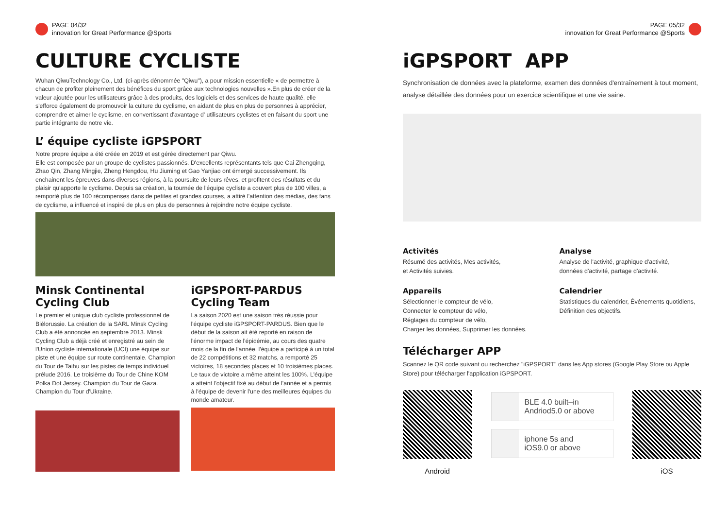PAGE 04/32
innovation for Great Performance @Sports
CULTURE CYCLISTE
Wuhan QiwuTechnology Co., Ltd. (ci-après dénommée "Qiwu"), a pour mission essentielle « de permettre à chacun de profiter pleinement des bénéfices du sport grâce aux technologies nouvelles ».En plus de créer de la valeur ajoutée pour les utilisateurs grâce à des produits, des logiciels et des services de haute qualité, elle s'efforce également de promouvoir la culture du cyclisme, en aidant de plus en plus de personnes à apprécier, comprendre et aimer le cyclisme, en convertissant d'avantage d' utilisateurs cyclistes et en faisant du sport une partie intégrante de notre vie.
L’ équipe cycliste iGPSPORT
Notre propre équipe a été créée en 2019 et est gérée directement par Qiwu.
Elle est composée par un groupe de cyclistes passionnés. D'excellents représentants tels que Cai Zhengqing, Zhao Qin, Zhang Mingjie, Zheng Hengdou, Hu Jiuming et Gao Yanjiao ont émergé successivement. Ils enchainent les épreuves dans diverses régions, à la poursuite de leurs rêves, et profitent des résultats et du plaisir qu'apporte le cyclisme. Depuis sa création, la tournée de l'équipe cycliste a couvert plus de 100 villes, a remporté plus de 100 récompenses dans de petites et grandes courses, a attiré l'attention des médias, des fans de cyclisme, a influencé et inspiré de plus en plus de personnes à rejoindre notre équipe cycliste.
Minsk Continental Cycling Club
Le premier et unique club cycliste professionnel de Biélorussie. La création de la SARL Minsk Cycling Club a été annoncée en septembre 2013. Minsk Cycling Club a déjà créé et enregistré au sein de l'Union cycliste internationale (UCI) une équipe sur piste et une équipe sur route continentale. Champion du Tour de Taihu sur les pistes de temps individuel prélude 2016. Le troisième du Tour de Chine KOM Polka Dot Jersey. Champion du Tour de Gaza. Champion du Tour d'Ukraine.
iGPSPORT-PARDUS Cycling Team
La saison 2020 est une saison très réussie pour l'équipe cycliste iGPSPORT-PARDUS. Bien que le début de la saison ait été reporté en raison de l'énorme impact de l'épidémie, au cours des quatre mois de la fin de l'année, l'équipe a participé à un total de 22 compétitions et 32 matchs, a remporté 25 victoires, 18 secondes places et 10 troisièmes places. Le taux de victoire a même atteint les 100%. L'équipe a atteint l'objectif fixé au début de l'année et a permis à l'équipe de devenir l'une des meilleures équipes du monde amateur.
PAGE 05/32
innovation for Great Performance @Sports
iGPSPORT APP
Synchronisation de données avec la plateforme, examen des données d'entraînement à tout moment, analyse détaillée des données pour un exercice scientifique et une vie saine.
Activités
Résumé des activités, Mes activités,
et Activités suivies.
Analyse
Analyse de l'activité, graphique d'activité,
données d'activité, partage d'activité.
Appareils
Sélectionner le compteur de vélo,
Connecter le compteur de vélo,
Réglages du compteur de vélo,
Charger les données, Supprimer les données.
Calendrier
Statistiques du calendrier, Événements quotidiens, Définition des objectifs.
Télécharger APP
Scannez le QR code suivant ou recherchez "iGPSPORT" dans les App stores (Google Play Store ou Apple Store) pour télécharger l'application iGPSPORT.
Android
BLE 4.0 built–in
Andriod5.0 or above
iphone 5s and
iOS9.0 or above
iOS